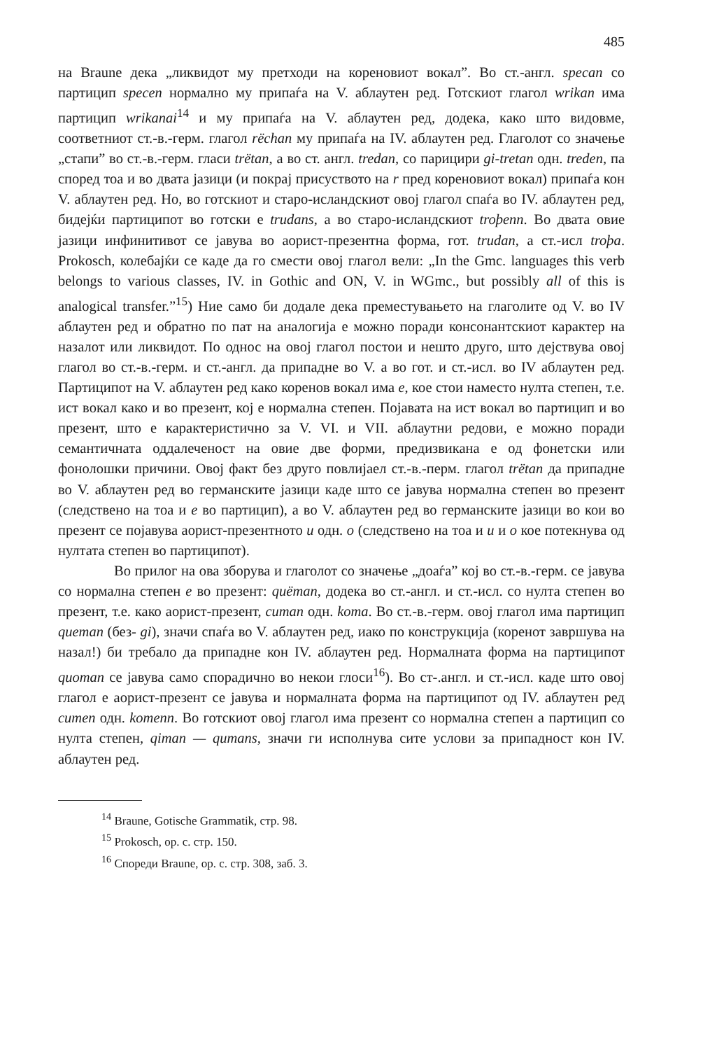485
на Braune дека „ликвидот му претходи на кореновиот вокал”. Во ст.-англ. specan со партицип specen нормално му припаѓа на V. аблаутен ред. Готскиот глагол wrikan има партицип wrikanai<sup>14</sup> и му припаѓа на V. аблаутен ред, додека, како што видовме, соответниот ст.-в.-герм. глагол rëchan му припаѓа на IV. аблаутен ред. Глаголот со значење „стапи” во ст.-в.-герм. гласи trëtan, а во ст. англ. tredan, со парицири gi-tretan одн. treden, па според тоа и во двата јазици (и покрај присуството на r пред кореновиот вокал) припаѓа кон V. аблаутен ред. Но, во готскиот и старо-исландскиот овој глагол спаѓа во IV. аблаутен ред, бидејќи партиципот во готски е trudans, а во старо-исландскиот troþenn. Во двата овие јазици инфинитивот се јавува во аорист-презентна форма, гот. trudan, а ст.-исл troþa. Prokosch, колебајќи се каде да го смести овој глагол вели: „In the Gmc. languages this verb belongs to various classes, IV. in Gothic and ON, V. in WGmc., but possibly all of this is analogical transfer.”<sup>15</sup>) Ние само би додале дека преместувањето на глаголите од V. во IV аблаутен ред и обратно по пат на аналогија е можно поради консонантскиот карактер на назалот или ликвидот. По однос на овој глагол постои и нешто друго, што дејствува овој глагол во ст.-в.-герм. и ст.-англ. да припадне во V. а во гот. и ст.-исл. во IV аблаутен ред. Партиципот на V. аблаутен ред како коренов вокал има e, кое стои наместо нулта степен, т.е. ист вокал како и во презент, кој е нормална степен. Појавата на ист вокал во партицип и во презент, што е карактеристично за V. VI. и VII. аблаутни редови, е можно поради семантичната оддалеченост на овие две форми, предизвикана е од фонетски или фонолошки причини. Овој факт без друго повлијаел ст.-в.-перм. глагол trëtan да припадне во V. аблаутен ред во германските јазици каде што се јавува нормална степен во презент (следствено на тоа и e во партицип), а во V. аблаутен ред во германските јазици во кои во презент се појавува аорист-презентното u одн. o (следствено на тоа и u и o кое потекнува од нултата степен во партиципот).
Во прилог на ова зборува и глаголот со значење „доаѓа” кој во ст.-в.-герм. се јавува со нормална степен e во презент: quëman, додека во ст.-англ. и ст.-исл. со нулта степен во презент, т.е. како аорист-презент, cuman одн. koma. Во ст.-в.-герм. овој глагол има партицип queman (без- gi), значи спаѓа во V. аблаутен ред, иако по конструкција (коренот завршува на назал!) би требало да припадне кон IV. аблаутен ред. Нормалната форма на партиципот quoman се јавува само спорадично во некои глоси<sup>16</sup>). Во ст-.англ. и ст.-исл. каде што овој глагол е аорист-презент се јавува и нормалната форма на партиципот од IV. аблаутен ред cumen одн. komenn. Во готскиот овој глагол има презент со нормална степен а партицип со нулта степен, qiman — qumans, значи ги исполнува сите услови за припадност кон IV. аблаутен ред.
<sup>14</sup> Braune, Gotische Grammatik, стр. 98.
<sup>15</sup> Prokosch, op. c. стр. 150.
<sup>16</sup> Спореди Braune, op. c. стр. 308, заб. 3.